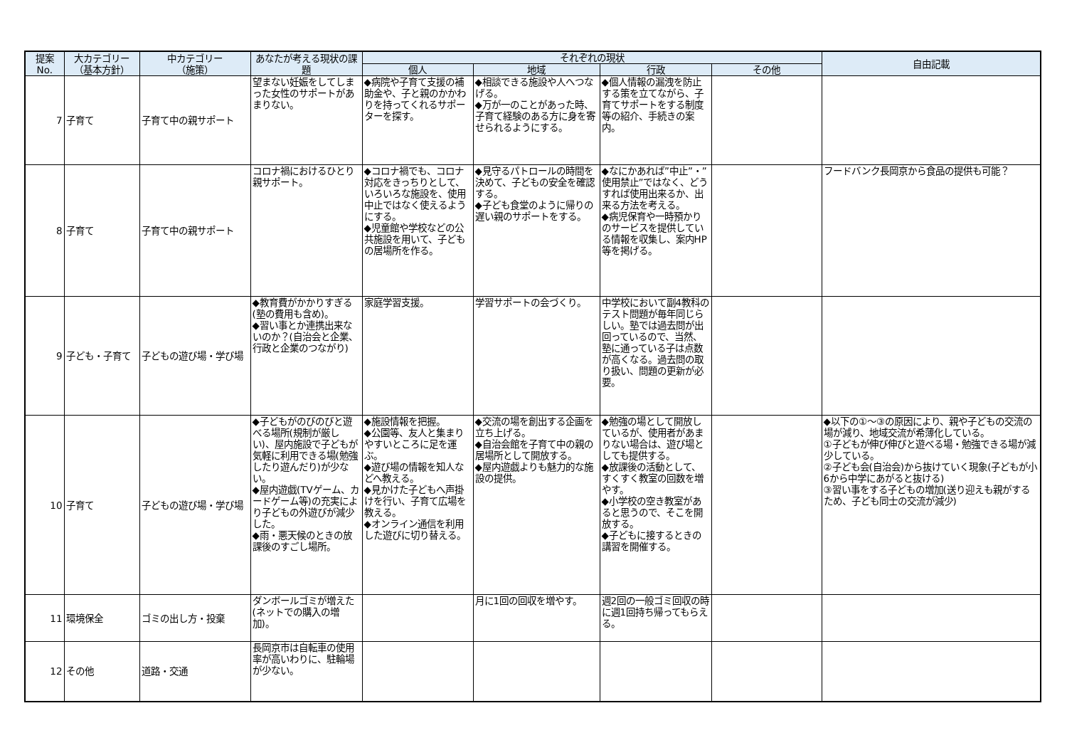| 提案 No. | 大カテゴリー （基本方針） | 中カテゴリー （施策） | あなたが考える現状の課題 | それぞれの現状 | | | | 自由記載 |
| --- | --- | --- | --- | --- | --- | --- | --- | --- |
| | | | | 個人 | 地域 | 行政 | その他 | |
| 7 | 子育て | 子育て中の親サポート | 望まない妊娠をしてしまった女性のサポートがあまりない。 | ◆病院や子育て支援の補助金や、子と親のかかわりを持ってくれるサポーターを探す。 | ◆相談できる施設や人へつなげる。 ◆万が一のことがあった時、子育て経験のある方に身を寄せられるようにする。 | ◆個人情報の漏洩を防止する策を立てながら、子育てサポートをする制度等の紹介、手続きの案内。 | | |
| 8 | 子育て | 子育て中の親サポート | コロナ禍におけるひとり親サポート。 | ◆コロナ禍でも、コロナ対応をきっちりとして、いろいろな施設を、使用中止ではなく使えるようにする。 ◆児童館や学校などの公共施設を用いて、子どもの居場所を作る。 | ◆見守るパトロールの時間を決めて、子どもの安全を確認する。 ◆子ども食堂のように帰りの遅い親のサポートをする。 | ◆なにかあれば”中止”・”使用禁止”ではなく、どうすれば使用出来るか、出来る方法を考える。 ◆病児保育や一時預かりのサービスを提供している情報を収集し、案内HP等を掲げる。 | | フードバンク長岡京から食品の提供も可能？ |
| 9 | 子ども・子育て | 子どもの遊び場・学び場 | ◆教育費がかかりすぎる(塾の費用も含め)。 ◆習い事とか連携出来ないのか？(自治会と企業、行政と企業のつながり) | 家庭学習支援。 | 学習サポートの会づくり。 | 中学校において副4教科のテスト問題が毎年同じらしい。塾では過去問が出回っているので、当然、塾に通っている子は点数が高くなる。過去問の取り扱い、問題の更新が必要。 | | |
| 10 | 子育て | 子どもの遊び場・学び場 | ◆子どもがのびのびと遊べる場所(規制が厳しい)、屋内施設で子どもが気軽に利用できる場(勉強したり遊んだり)が少ない。 ◆屋内遊戯(TVゲーム、カードゲーム等)の充実により子どもの外遊びが減少した。 ◆雨・悪天候のときの放課後のすごし場所。 | ◆施設情報を把握。 ◆公園等、友人と集まりやすいところに足を運ぶ。 ◆遊び場の情報を知人などへ教える。 ◆見かけた子どもへ声掛けを行い、子育て広場を教える。 ◆オンライン通信を利用した遊びに切り替える。 | ◆交流の場を創出する企画を立ち上げる。 ◆自治会館を子育て中の親の居場所として開放する。 ◆屋内遊戯よりも魅力的な施設の提供。 | ◆勉強の場として開放しているが、使用者があまりない場合は、遊び場としても提供する。 ◆放課後の活動として、すくすく教室の回数を増やす。 ◆小学校の空き教室があると思うので、そこを開放する。 ◆子どもに接するときの講習を開催する。 | | ◆以下の①～③の原因により、親や子どもの交流の場が減り、地域交流が希薄化している。 ①子どもが伸び伸びと遊べる場・勉強できる場が減少している。 ②子ども会(自治会)から抜けていく現象(子どもが小6から中学にあがると抜ける) ③習い事をする子どもの増加(送り迎えも親がするため、子ども同士の交流が減少) |
| 11 | 環境保全 | ゴミの出し方・投棄 | ダンボールゴミが増えた(ネットでの購入の増加)。 | | 月に1回の回収を増やす。 | 週2回の一般ゴミ回収の時に週1回持ち帰ってもらえる。 | | |
| 12 | その他 | 道路・交通 | 長岡京市は自転車の使用率が高いわりに、駐輪場が少ない。 | | | | | |